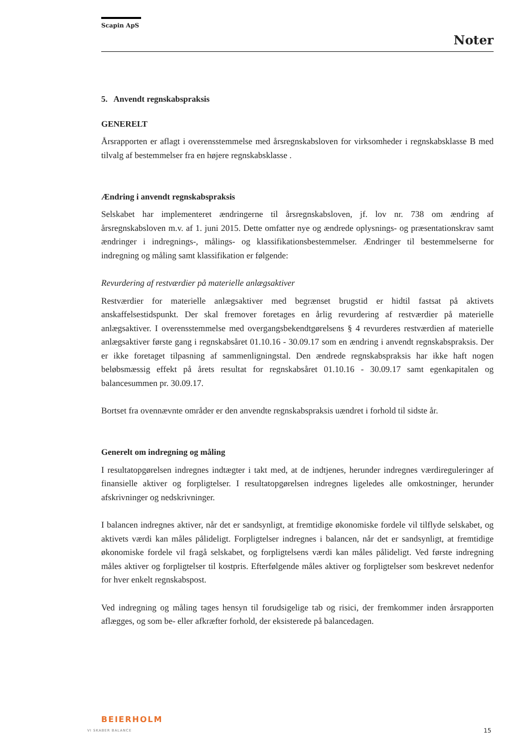Scapin ApS
Noter
5. Anvendt regnskabspraksis
GENERELT
Årsrapporten er aflagt i overensstemmelse med årsregnskabsloven for virksomheder i regnskabsklasse B med tilvalg af bestemmelser fra en højere regnskabsklasse .
Ændring i anvendt regnskabspraksis
Selskabet har implementeret ændringerne til årsregnskabsloven, jf. lov nr. 738 om ændring af årsregnskabsloven m.v. af 1. juni 2015. Dette omfatter nye og ændrede oplysnings- og præsentationskrav samt ændringer i indregnings-, målings- og klassifikationsbestemmelser. Ændringer til bestemmelserne for indregning og måling samt klassifikation er følgende:
Revurdering af restværdier på materielle anlægsaktiver
Restværdier for materielle anlægsaktiver med begrænset brugstid er hidtil fastsat på aktivets anskaffelsestidspunkt. Der skal fremover foretages en årlig revurdering af restværdier på materielle anlægsaktiver. I overensstemmelse med overgangsbekendtgørelsens § 4 revurderes restværdien af materielle anlægsaktiver første gang i regnskabsåret 01.10.16 - 30.09.17 som en ændring i anvendt regnskabspraksis. Der er ikke foretaget tilpasning af sammenligningstal. Den ændrede regnskabspraksis har ikke haft nogen beløbsmæssig effekt på årets resultat for regnskabsåret 01.10.16 - 30.09.17 samt egenkapitalen og balancesummen pr. 30.09.17.
Bortset fra ovennævnte områder er den anvendte regnskabspraksis uændret i forhold til sidste år.
Generelt om indregning og måling
I resultatopgørelsen indregnes indtægter i takt med, at de indtjenes, herunder indregnes værdireguleringer af finansielle aktiver og forpligtelser. I resultatopgørelsen indregnes ligeledes alle omkostninger, herunder afskrivninger og nedskrivninger.
I balancen indregnes aktiver, når det er sandsynligt, at fremtidige økonomiske fordele vil tilflyde selskabet, og aktivets værdi kan måles pålideligt. Forpligtelser indregnes i balancen, når det er sandsynligt, at fremtidige økonomiske fordele vil fragå selskabet, og forpligtelsens værdi kan måles pålideligt. Ved første indregning måles aktiver og forpligtelser til kostpris. Efterfølgende måles aktiver og forpligtelser som beskrevet nedenfor for hver enkelt regnskabspost.
Ved indregning og måling tages hensyn til forudsigelige tab og risici, der fremkommer inden årsrapporten aflægges, og som be- eller afkræfter forhold, der eksisterede på balancedagen.
BEIERHOLM
VI SKABER BALANCE
15